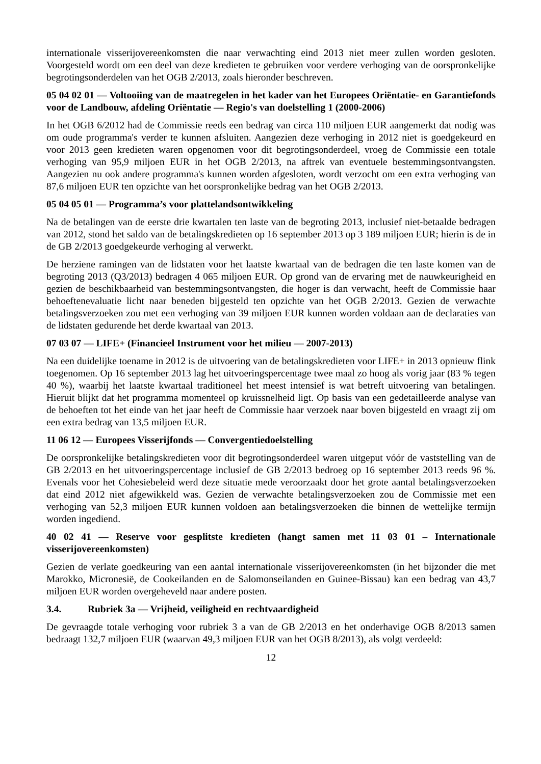internationale visserijovereenkomsten die naar verwachting eind 2013 niet meer zullen worden gesloten. Voorgesteld wordt om een deel van deze kredieten te gebruiken voor verdere verhoging van de oorspronkelijke begrotingsonderdelen van het OGB 2/2013, zoals hieronder beschreven.
05 04 02 01 — Voltooiing van de maatregelen in het kader van het Europees Oriëntatie- en Garantiefonds voor de Landbouw, afdeling Oriëntatie — Regio's van doelstelling 1 (2000-2006)
In het OGB 6/2012 had de Commissie reeds een bedrag van circa 110 miljoen EUR aangemerkt dat nodig was om oude programma's verder te kunnen afsluiten. Aangezien deze verhoging in 2012 niet is goedgekeurd en voor 2013 geen kredieten waren opgenomen voor dit begrotingsonderdeel, vroeg de Commissie een totale verhoging van 95,9 miljoen EUR in het OGB 2/2013, na aftrek van eventuele bestemmingsontvangsten. Aangezien nu ook andere programma's kunnen worden afgesloten, wordt verzocht om een extra verhoging van 87,6 miljoen EUR ten opzichte van het oorspronkelijke bedrag van het OGB 2/2013.
05 04 05 01 — Programma’s voor plattelandsontwikkeling
Na de betalingen van de eerste drie kwartalen ten laste van de begroting 2013, inclusief niet-betaalde bedragen van 2012, stond het saldo van de betalingskredieten op 16 september 2013 op 3 189 miljoen EUR; hierin is de in de GB 2/2013 goedgekeurde verhoging al verwerkt.
De herziene ramingen van de lidstaten voor het laatste kwartaal van de bedragen die ten laste komen van de begroting 2013 (Q3/2013) bedragen 4 065 miljoen EUR. Op grond van de ervaring met de nauwkeurigheid en gezien de beschikbaarheid van bestemmingsontvangsten, die hoger is dan verwacht, heeft de Commissie haar behoeftenevaluatie licht naar beneden bijgesteld ten opzichte van het OGB 2/2013. Gezien de verwachte betalingsverzoeken zou met een verhoging van 39 miljoen EUR kunnen worden voldaan aan de declaraties van de lidstaten gedurende het derde kwartaal van 2013.
07 03 07 — LIFE+ (Financieel Instrument voor het milieu — 2007-2013)
Na een duidelijke toename in 2012 is de uitvoering van de betalingskredieten voor LIFE+ in 2013 opnieuw flink toegenomen. Op 16 september 2013 lag het uitvoeringspercentage twee maal zo hoog als vorig jaar (83 % tegen 40 %), waarbij het laatste kwartaal traditioneel het meest intensief is wat betreft uitvoering van betalingen. Hieruit blijkt dat het programma momenteel op kruissnelheid ligt. Op basis van een gedetailleerde analyse van de behoeften tot het einde van het jaar heeft de Commissie haar verzoek naar boven bijgesteld en vraagt zij om een extra bedrag van 13,5 miljoen EUR.
11 06 12 — Europees Visserijfonds — Convergentiedoelstelling
De oorspronkelijke betalingskredieten voor dit begrotingsonderdeel waren uitgeput vóór de vaststelling van de GB 2/2013 en het uitvoeringspercentage inclusief de GB 2/2013 bedroeg op 16 september 2013 reeds 96 %. Evenals voor het Cohesiebeleid werd deze situatie mede veroorzaakt door het grote aantal betalingsverzoeken dat eind 2012 niet afgewikkeld was. Gezien de verwachte betalingsverzoeken zou de Commissie met een verhoging van 52,3 miljoen EUR kunnen voldoen aan betalingsverzoeken die binnen de wettelijke termijn worden ingediend.
40 02 41 — Reserve voor gesplitste kredieten (hangt samen met 11 03 01 – Internationale visserijovereenkomsten)
Gezien de verlate goedkeuring van een aantal internationale visserijovereenkomsten (in het bijzonder die met Marokko, Micronesië, de Cookeilanden en de Salomonseilanden en Guinee-Bissau) kan een bedrag van 43,7 miljoen EUR worden overgeheveld naar andere posten.
3.4. Rubriek 3a — Vrijheid, veiligheid en rechtvaardigheid
De gevraagde totale verhoging voor rubriek 3 a van de GB 2/2013 en het onderhavige OGB 8/2013 samen bedraagt 132,7 miljoen EUR (waarvan 49,3 miljoen EUR van het OGB 8/2013), als volgt verdeeld:
12